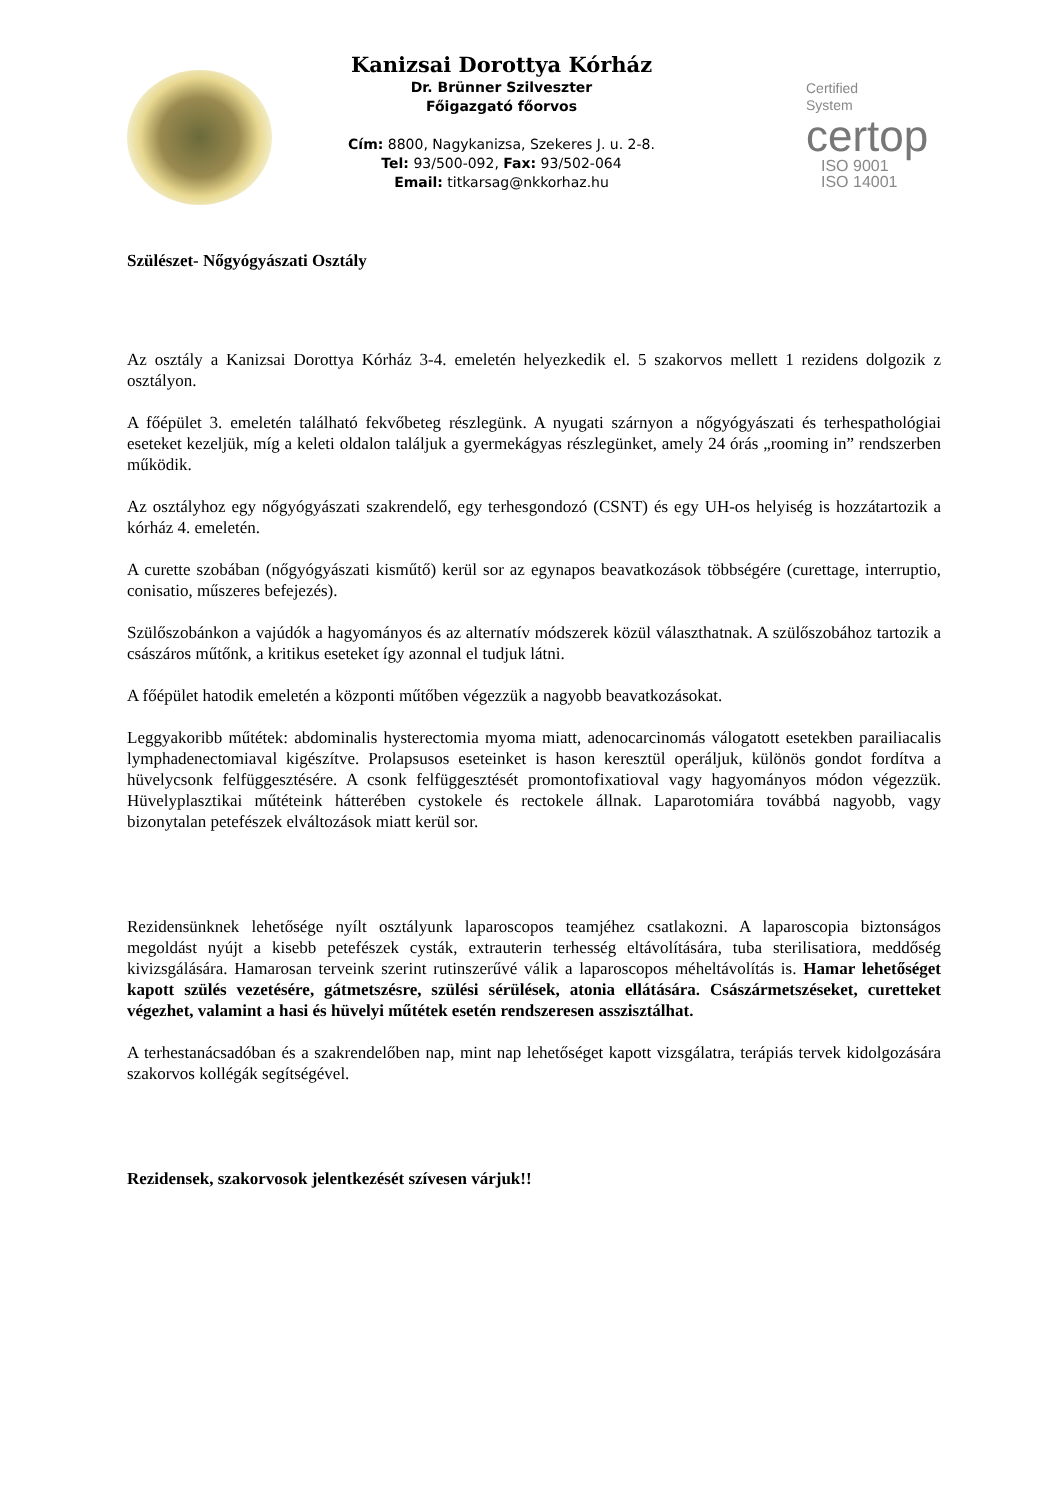Kanizsai Dorottya Kórház
Dr. Brünner Szilveszter
Főigazgató főorvos
Cím: 8800, Nagykanizsa, Szekeres J. u. 2-8.
Tel: 93/500-092, Fax: 93/502-064
Email: titkarsag@nkkorhaz.hu
Certified
System
certop
ISO 9001
ISO 14001
Szülészet- Nőgyógyászati Osztály
Az osztály a Kanizsai Dorottya Kórház 3-4. emeletén helyezkedik el. 5 szakorvos mellett 1 rezidens dolgozik z osztályon.
A főépület 3. emeletén található fekvőbeteg részlegünk. A nyugati szárnyon a nőgyógyászati és terhespathológiai eseteket kezeljük, míg a keleti oldalon találjuk a gyermekágyas részlegünket, amely 24 órás „rooming in” rendszerben működik.
Az osztályhoz egy nőgyógyászati szakrendelő, egy terhesgondozó (CSNT) és egy UH-os helyiség is hozzátartozik a kórház 4. emeletén.
A curette szobában (nőgyógyászati kisműtő) kerül sor az egynapos beavatkozások többségére (curettage, interruptio, conisatio, műszeres befejezés).
Szülőszobánkon a vajúdók a hagyományos és az alternatív módszerek közül választhatnak. A szülőszobához tartozik a császáros műtőnk, a kritikus eseteket így azonnal el tudjuk látni.
A főépület hatodik emeletén a központi műtőben végezzük a nagyobb beavatkozásokat.
Leggyakoribb műtétek: abdominalis hysterectomia myoma miatt, adenocarcinomás válogatott esetekben parailiacalis lymphadenectomiaval kigészítve. Prolapsusos eseteinket is hason keresztül operáljuk, különös gondot fordítva a hüvelycsonk felfüggesztésére. A csonk felfüggesztését promontofixatioval vagy hagyományos módon végezzük. Hüvelyplasztikai műtéteink hátterében cystokele és rectokele állnak. Laparotomiára továbbá nagyobb, vagy bizonytalan petefészek elváltozások miatt kerül sor.
Rezidensünknek lehetősége nyílt osztályunk laparoscopos teamjéhez csatlakozni. A laparoscopia biztonságos megoldást nyújt a kisebb petefészek cysták, extrauterin terhesség eltávolítására, tuba sterilisatiora, meddőség kivizsgálására. Hamarosan terveink szerint rutinszerűvé válik a laparoscopos méheltávolítás is. Hamar lehetőséget kapott szülés vezetésére, gátmetszésre, szülési sérülések, atonia ellátására. Császármetszéseket, curetteket végezhet, valamint a hasi és hüvelyi műtétek esetén rendszeresen asszisztálhat.
A terhestanácsadóban és a szakrendelőben nap, mint nap lehetőséget kapott vizsgálatra, terápiás tervek kidolgozására szakorvos kollégák segítségével.
Rezidensek, szakorvosok jelentkezését szívesen várjuk!!